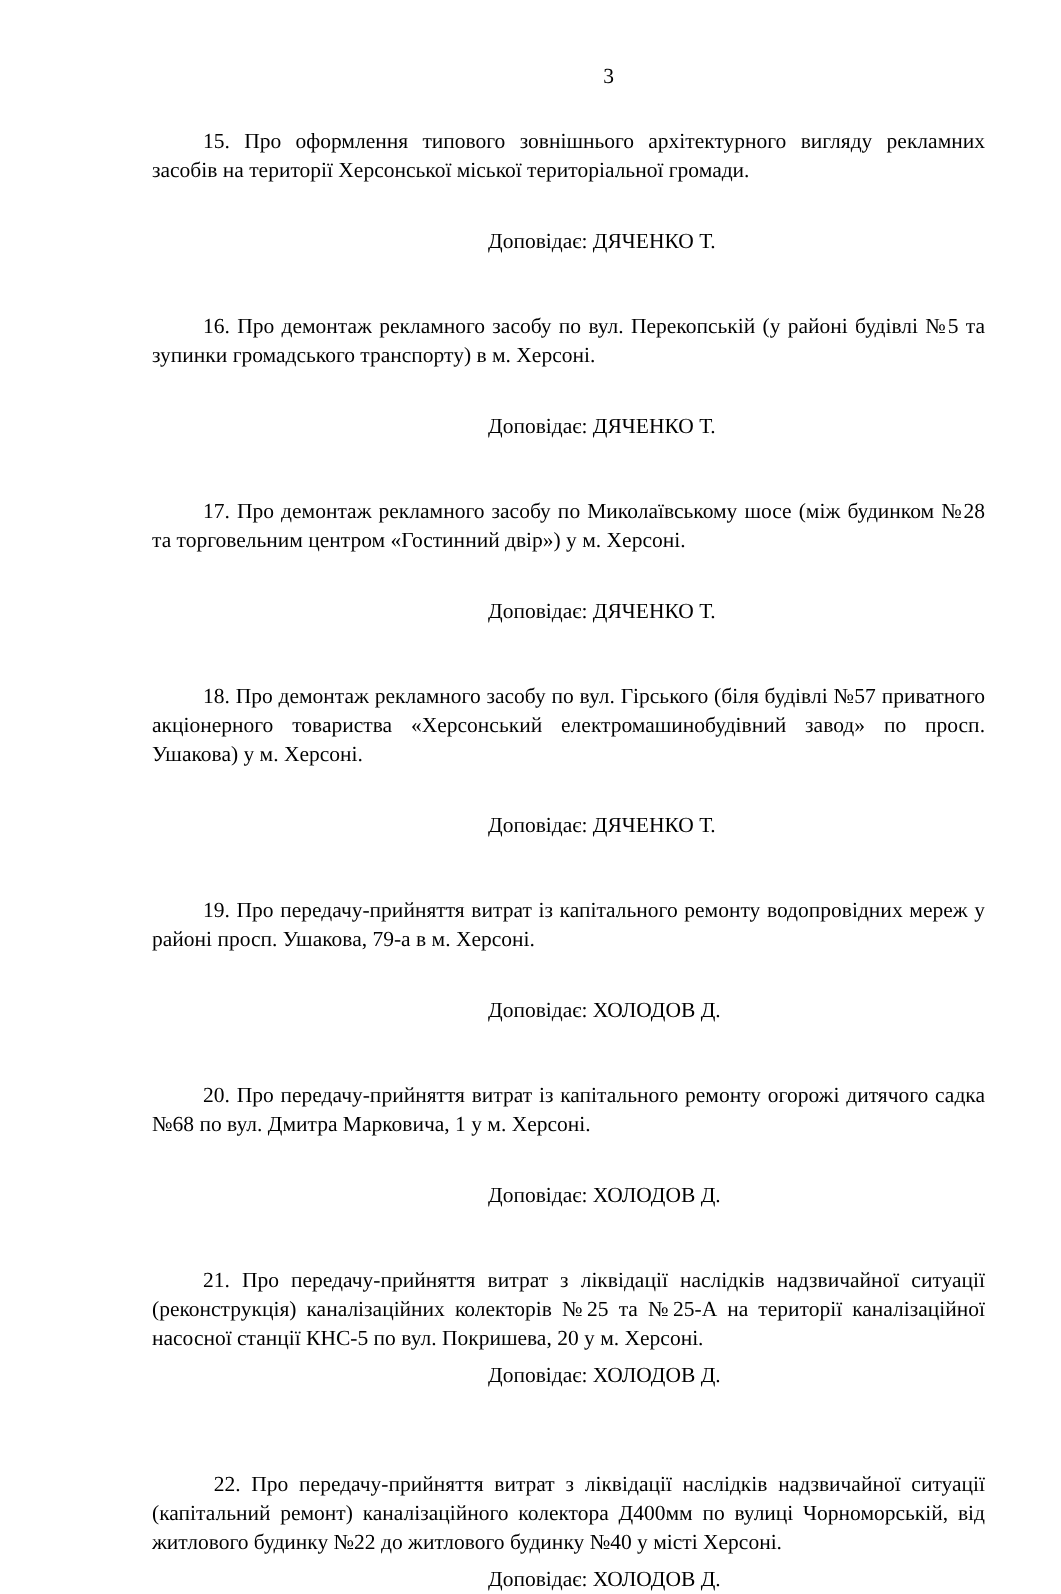3
15. Про оформлення типового зовнішнього архітектурного вигляду рекламних засобів на території Херсонської міської територіальної громади.
Доповідає: ДЯЧЕНКО Т.
16. Про демонтаж рекламного засобу по вул. Перекопській (у районі будівлі №5 та зупинки громадського транспорту) в м. Херсоні.
Доповідає: ДЯЧЕНКО Т.
17. Про демонтаж рекламного засобу по Миколаївському шосе (між будинком №28 та торговельним центром «Гостинний двір») у м. Херсоні.
Доповідає: ДЯЧЕНКО Т.
18. Про демонтаж рекламного засобу по вул. Гірського (біля будівлі №57 приватного акціонерного товариства «Херсонський електромашинобудівний завод» по просп. Ушакова) у м. Херсоні.
Доповідає: ДЯЧЕНКО Т.
19. Про передачу-прийняття витрат із капітального ремонту водопровідних мереж у районі просп. Ушакова, 79-а в м. Херсоні.
Доповідає: ХОЛОДОВ Д.
20. Про передачу-прийняття витрат із капітального ремонту огорожі дитячого садка №68 по вул. Дмитра Марковича, 1 у м. Херсоні.
Доповідає: ХОЛОДОВ Д.
21. Про передачу-прийняття витрат з ліквідації наслідків надзвичайної ситуації (реконструкція) каналізаційних колекторів №25 та №25-А на території каналізаційної насосної станції КНС-5 по вул. Покришева, 20 у м. Херсоні.
Доповідає: ХОЛОДОВ Д.
22. Про передачу-прийняття витрат з ліквідації наслідків надзвичайної ситуації (капітальний ремонт) каналізаційного колектора Д400мм по вулиці Чорноморській, від житлового будинку №22 до житлового будинку №40 у місті Херсоні.
Доповідає: ХОЛОДОВ Д.